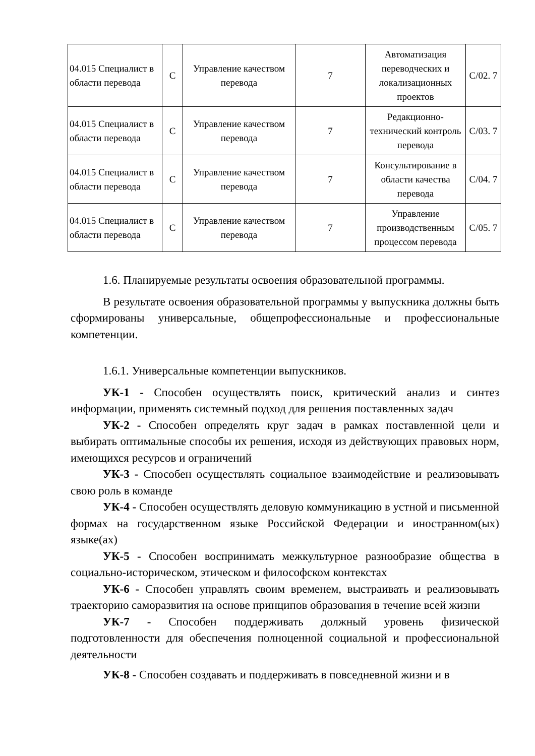| 04.015 Специалист в области перевода | С | Управление качеством перевода | 7 | Автоматизация переводческих и локализационных проектов | С/02. 7 |
| 04.015 Специалист в области перевода | С | Управление качеством перевода | 7 | Редакционно-технический контроль перевода | С/03. 7 |
| 04.015 Специалист в области перевода | С | Управление качеством перевода | 7 | Консультирование в области качества перевода | С/04. 7 |
| 04.015 Специалист в области перевода | С | Управление качеством перевода | 7 | Управление производственным процессом перевода | С/05. 7 |
1.6. Планируемые результаты освоения образовательной программы.
В результате освоения образовательной программы у выпускника должны быть сформированы универсальные, общепрофессиональные и профессиональные компетенции.
1.6.1. Универсальные компетенции выпускников.
УК-1 - Способен осуществлять поиск, критический анализ и синтез информации, применять системный подход для решения поставленных задач
УК-2 - Способен определять круг задач в рамках поставленной цели и выбирать оптимальные способы их решения, исходя из действующих правовых норм, имеющихся ресурсов и ограничений
УК-3 - Способен осуществлять социальное взаимодействие и реализовывать свою роль в команде
УК-4 - Способен осуществлять деловую коммуникацию в устной и письменной формах на государственном языке Российской Федерации и иностранном(ых) языке(ах)
УК-5 - Способен воспринимать межкультурное разнообразие общества в социально-историческом, этическом и философском контекстах
УК-6 - Способен управлять своим временем, выстраивать и реализовывать траекторию саморазвития на основе принципов образования в течение всей жизни
УК-7 - Способен поддерживать должный уровень физической подготовленности для обеспечения полноценной социальной и профессиональной деятельности
УК-8 - Способен создавать и поддерживать в повседневной жизни и в